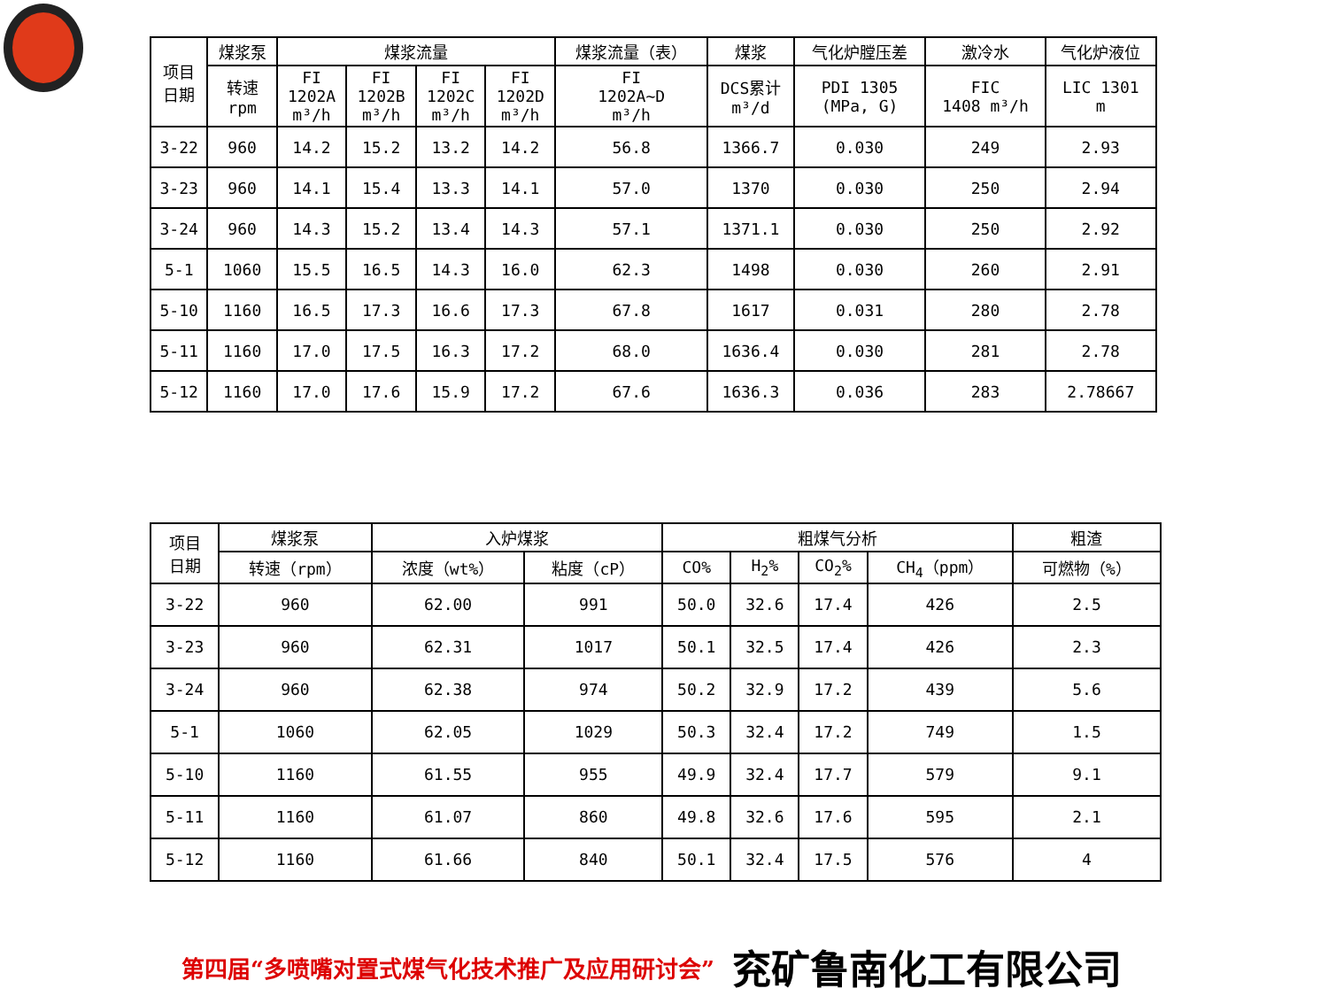| 项目 日期 | 煤浆泵 | 煤浆流量 | | | | 煤浆流量（表） | 煤浆 | 气化炉膛压差 | 激冷水 | 气化炉液位 |
| --- | --- | --- | --- | --- | --- | --- | --- | --- | --- | --- |
| | 转速 rpm | FI 1202A m³/h | FI 1202B m³/h | FI 1202C m³/h | FI 1202D m³/h | FI 1202A~D m³/h | DCS累计 m³/d | PDI 1305 (MPa, G) | FIC 1408 m³/h | LIC 1301 m |
| 3-22 | 960 | 14.2 | 15.2 | 13.2 | 14.2 | 56.8 | 1366.7 | 0.030 | 249 | 2.93 |
| 3-23 | 960 | 14.1 | 15.4 | 13.3 | 14.1 | 57.0 | 1370 | 0.030 | 250 | 2.94 |
| 3-24 | 960 | 14.3 | 15.2 | 13.4 | 14.3 | 57.1 | 1371.1 | 0.030 | 250 | 2.92 |
| 5-1 | 1060 | 15.5 | 16.5 | 14.3 | 16.0 | 62.3 | 1498 | 0.030 | 260 | 2.91 |
| 5-10 | 1160 | 16.5 | 17.3 | 16.6 | 17.3 | 67.8 | 1617 | 0.031 | 280 | 2.78 |
| 5-11 | 1160 | 17.0 | 17.5 | 16.3 | 17.2 | 68.0 | 1636.4 | 0.030 | 281 | 2.78 |
| 5-12 | 1160 | 17.0 | 17.6 | 15.9 | 17.2 | 67.6 | 1636.3 | 0.036 | 283 | 2.78667 |
| 项目 日期 | 煤浆泵 | 入炉煤浆 | | 粗煤气分析 | | | | 粗渣 |
| --- | --- | --- | --- | --- | --- | --- | --- | --- |
| | 转速（rpm） | 浓度（wt%） | 粘度（cP） | CO% | H<sub>2</sub>% | CO<sub>2</sub>% | CH<sub>4</sub>（ppm） | 可燃物（%） |
| 3-22 | 960 | 62.00 | 991 | 50.0 | 32.6 | 17.4 | 426 | 2.5 |
| 3-23 | 960 | 62.31 | 1017 | 50.1 | 32.5 | 17.4 | 426 | 2.3 |
| 3-24 | 960 | 62.38 | 974 | 50.2 | 32.9 | 17.2 | 439 | 5.6 |
| 5-1 | 1060 | 62.05 | 1029 | 50.3 | 32.4 | 17.2 | 749 | 1.5 |
| 5-10 | 1160 | 61.55 | 955 | 49.9 | 32.4 | 17.7 | 579 | 9.1 |
| 5-11 | 1160 | 61.07 | 860 | 49.8 | 32.6 | 17.6 | 595 | 2.1 |
| 5-12 | 1160 | 61.66 | 840 | 50.1 | 32.4 | 17.5 | 576 | 4 |
第四届“多喷嘴对置式煤气化技术推广及应用研讨会” 兖矿鲁南化工有限公司